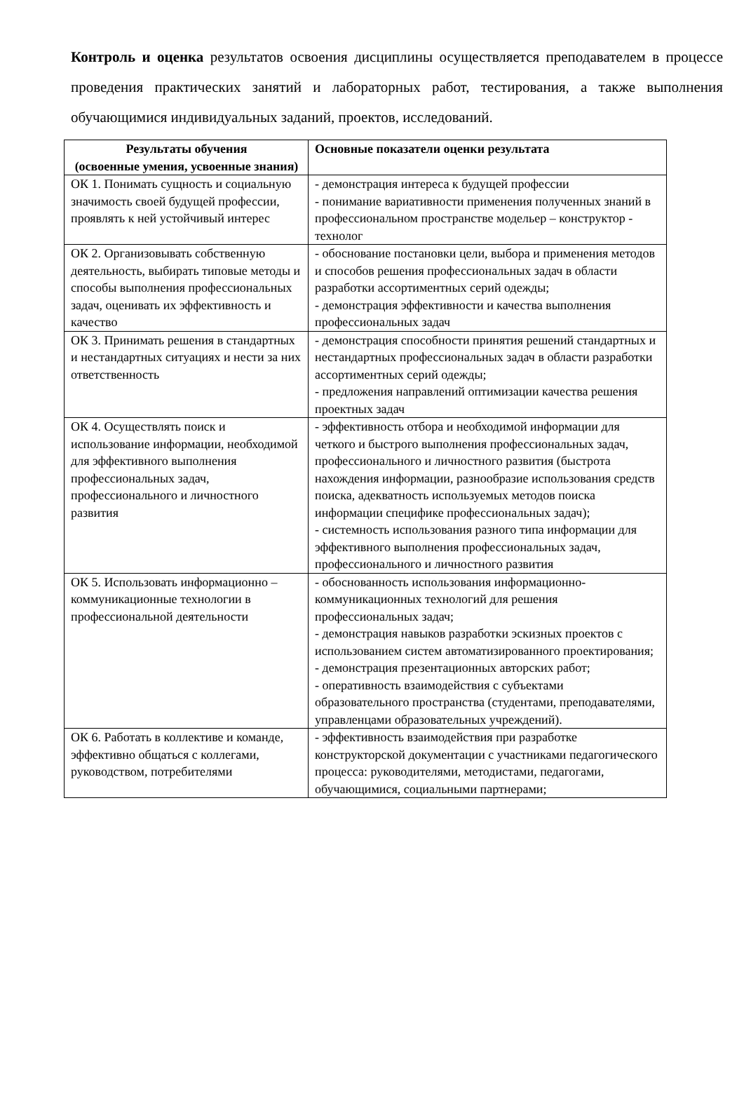Контроль и оценка результатов освоения дисциплины осуществляется преподавателем в процессе проведения практических занятий и лабораторных работ, тестирования, а также выполнения обучающимися индивидуальных заданий, проектов, исследований.
| Результаты обучения (освоенные умения, усвоенные знания) | Основные показатели оценки результата |
| --- | --- |
| ОК 1. Понимать сущность и социальную значимость своей будущей профессии, проявлять к ней устойчивый интерес | - демонстрация интереса к будущей профессии - понимание вариативности применения полученных знаний в профессиональном пространстве модельер – конструктор - технолог |
| ОК 2. Организовывать собственную деятельность, выбирать типовые методы и способы выполнения профессиональных задач, оценивать их эффективность и качество | - обоснование постановки цели, выбора и применения методов и способов решения профессиональных задач в области разработки ассортиментных серий одежды; - демонстрация эффективности и качества выполнения профессиональных задач |
| ОК 3. Принимать решения в стандартных и нестандартных ситуациях и нести за них ответственность | - демонстрация способности принятия решений стандартных и нестандартных профессиональных задач в области разработки ассортиментных серий одежды; - предложения направлений оптимизации качества решения проектных задач |
| ОК 4. Осуществлять поиск и использование информации, необходимой для эффективного выполнения профессиональных задач, профессионального и личностного развития | - эффективность отбора и необходимой информации для четкого и быстрого выполнения профессиональных задач, профессионального и личностного развития (быстрота нахождения информации, разнообразие использования средств поиска, адекватность используемых методов поиска информации специфике профессиональных задач); - системность использования разного типа информации для эффективного выполнения профессиональных задач, профессионального и личностного развития |
| ОК 5. Использовать информационно – коммуникационные технологии в профессиональной деятельности | - обоснованность использования информационно-коммуникационных технологий для решения профессиональных задач; - демонстрация навыков разработки эскизных проектов с использованием систем автоматизированного проектирования; - демонстрация презентационных авторских работ; - оперативность взаимодействия с субъектами образовательного пространства (студентами, преподавателями, управленцами образовательных учреждений). |
| ОК 6. Работать в коллективе и команде, эффективно общаться с коллегами, руководством, потребителями | - эффективность взаимодействия при разработке конструкторской документации с участниками педагогического процесса: руководителями, методистами, педагогами, обучающимися, социальными партнерами; |